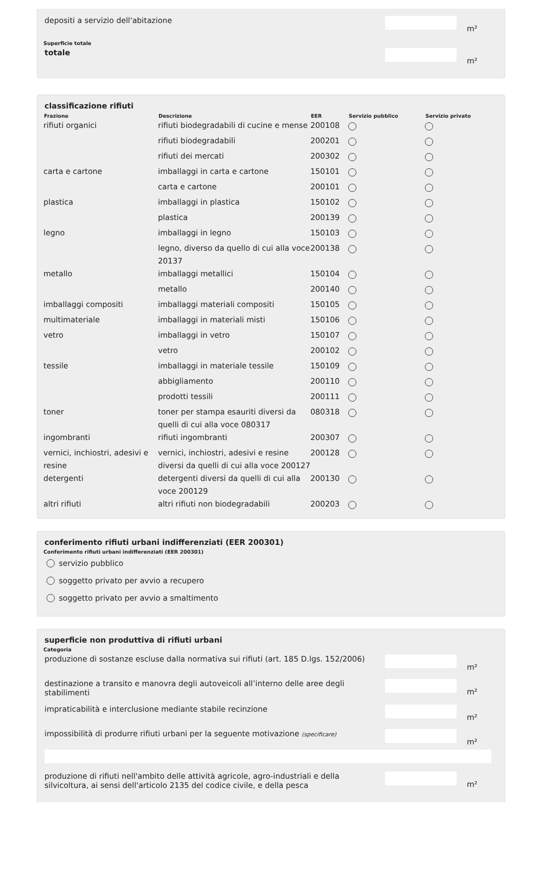depositi a servizio dell'abitazione
m²
Superficie totale
totale
m²
classificazione rifiuti
| Frazione | Descrizione | EER | Servizio pubblico | Servizio privato |
| --- | --- | --- | --- | --- |
| rifiuti organici | rifiuti biodegradabili di cucine e mense | 200108 | | |
| | rifiuti biodegradabili | 200201 | | |
| | rifiuti dei mercati | 200302 | | |
| carta e cartone | imballaggi in carta e cartone | 150101 | | |
| | carta e cartone | 200101 | | |
| plastica | imballaggi in plastica | 150102 | | |
| | plastica | 200139 | | |
| legno | imballaggi in legno | 150103 | | |
| | legno, diverso da quello di cui alla voce 20137 | 200138 | | |
| metallo | imballaggi metallici | 150104 | | |
| | metallo | 200140 | | |
| imballaggi compositi | imballaggi materiali compositi | 150105 | | |
| multimateriale | imballaggi in materiali misti | 150106 | | |
| vetro | imballaggi in vetro | 150107 | | |
| | vetro | 200102 | | |
| tessile | imballaggi in materiale tessile | 150109 | | |
| | abbigliamento | 200110 | | |
| | prodotti tessili | 200111 | | |
| toner | toner per stampa esauriti diversi da quelli di cui alla voce 080317 | 080318 | | |
| ingombranti | rifiuti ingombranti | 200307 | | |
| vernici, inchiostri, adesivi e resine | vernici, inchiostri, adesivi e resine diversi da quelli di cui alla voce 200127 | 200128 | | |
| detergenti | detergenti diversi da quelli di cui alla voce 200129 | 200130 | | |
| altri rifiuti | altri rifiuti non biodegradabili | 200203 | | |
conferimento rifiuti urbani indifferenziati (EER 200301)
Conferimento rifiuti urbani indifferenziati (EER 200301)
servizio pubblico
soggetto privato per avvio a recupero
soggetto privato per avvio a smaltimento
superficie non produttiva di rifiuti urbani
Categoria
produzione di sostanze escluse dalla normativa sui rifiuti (art. 185 D.lgs. 152/2006)
m²
destinazione a transito e manovra degli autoveicoli all’interno delle aree degli stabilimenti
m²
impraticabilità e interclusione mediante stabile recinzione
m²
impossibilità di produrre rifiuti urbani per la seguente motivazione (specificare)
m²
produzione di rifiuti nell'ambito delle attività agricole, agro-industriali e della silvicoltura, ai sensi dell'articolo 2135 del codice civile, e della pesca
m²